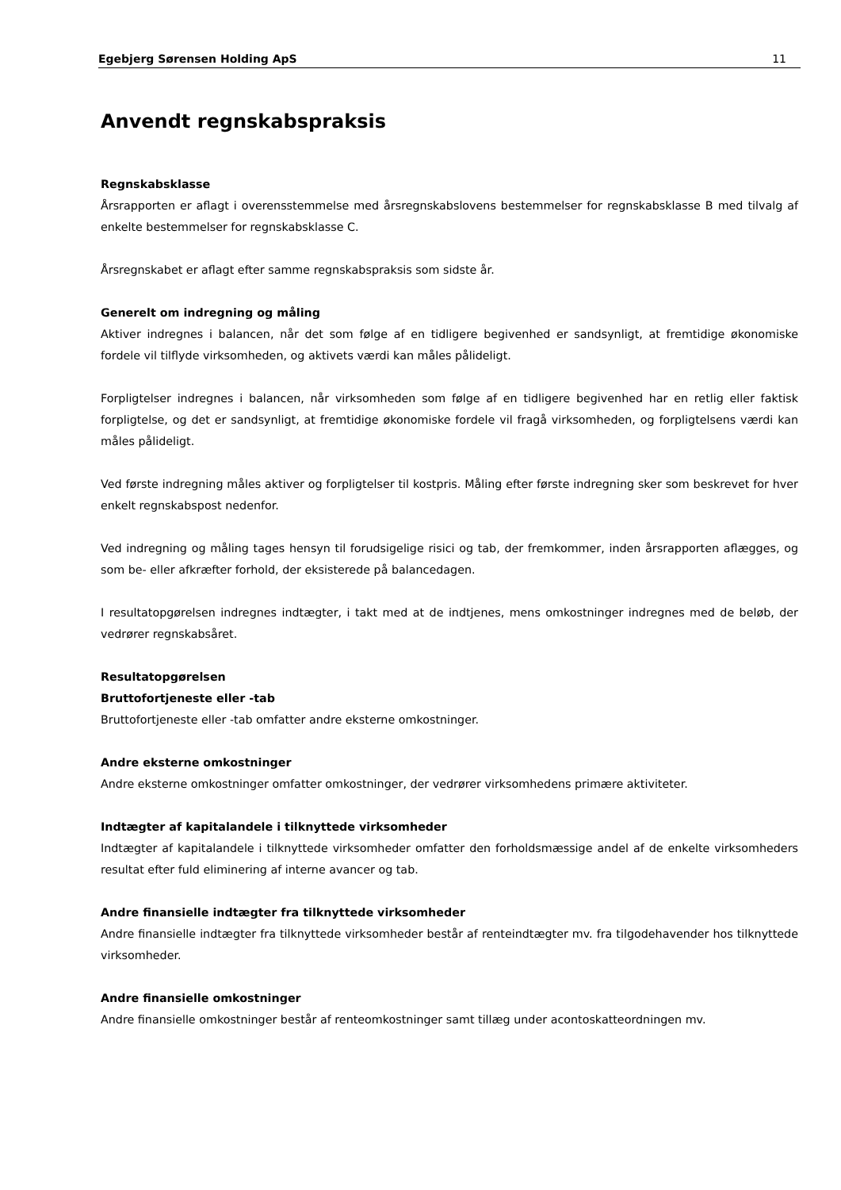Egebjerg Sørensen Holding ApS 11
Anvendt regnskabspraksis
Regnskabsklasse
Årsrapporten er aflagt i overensstemmelse med årsregnskabslovens bestemmelser for regnskabsklasse B med tilvalg af enkelte bestemmelser for regnskabsklasse C.
Årsregnskabet er aflagt efter samme regnskabspraksis som sidste år.
Generelt om indregning og måling
Aktiver indregnes i balancen, når det som følge af en tidligere begivenhed er sandsynligt, at fremtidige økonomiske fordele vil tilflyde virksomheden, og aktivets værdi kan måles pålideligt.
Forpligtelser indregnes i balancen, når virksomheden som følge af en tidligere begivenhed har en retlig eller faktisk forpligtelse, og det er sandsynligt, at fremtidige økonomiske fordele vil fragå virksomheden, og forpligtelsens værdi kan måles pålideligt.
Ved første indregning måles aktiver og forpligtelser til kostpris. Måling efter første indregning sker som beskrevet for hver enkelt regnskabspost nedenfor.
Ved indregning og måling tages hensyn til forudsigelige risici og tab, der fremkommer, inden årsrapporten aflægges, og som be- eller afkræfter forhold, der eksisterede på balancedagen.
I resultatopgørelsen indregnes indtægter, i takt med at de indtjenes, mens omkostninger indregnes med de beløb, der vedrører regnskabsåret.
Resultatopgørelsen
Bruttofortjeneste eller -tab
Bruttofortjeneste eller -tab omfatter andre eksterne omkostninger.
Andre eksterne omkostninger
Andre eksterne omkostninger omfatter omkostninger, der vedrører virksomhedens primære aktiviteter.
Indtægter af kapitalandele i tilknyttede virksomheder
Indtægter af kapitalandele i tilknyttede virksomheder omfatter den forholdsmæssige andel af de enkelte virksomheders resultat efter fuld eliminering af interne avancer og tab.
Andre finansielle indtægter fra tilknyttede virksomheder
Andre finansielle indtægter fra tilknyttede virksomheder består af renteindtægter mv. fra tilgodehavender hos tilknyttede virksomheder.
Andre finansielle omkostninger
Andre finansielle omkostninger består af renteomkostninger samt tillæg under acontoskatteordningen mv.